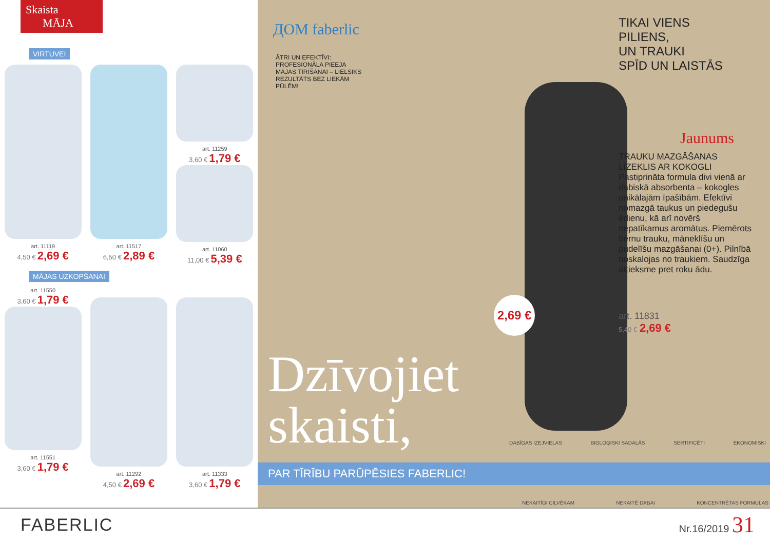Skaista
MĀJA
VIRTUVEI
art. 11119
4,50 € 2,69 €
art. 11517
6,50 € 2,89 €
art. 11259
3,60 € 1,79 €
art. 11060
11,00 € 5,39 €
MĀJAS UZKOPŠANAI
art. 11550
3,60 € 1,79 €
art. 11551
3,60 € 1,79 €
art. 11292
4,50 € 2,69 €
art. 11333
3,60 € 1,79 €
ДОМ faberlic
ĀTRI UN EFEKTĪVI: PROFESIONĀLA PIEEJA MĀJAS TĪRĪŠANAI – LIELSIKS REZULTĀTS BEZ LIEKĀM PŪLĒM!
2,69 €
Dzīvojiet
skaisti,
PAR TĪRĪBU PARŪPĒSIES FABERLIC!
DABĪGAS IZEJVIELAS BIOLOĢISKI SADALĀS SERTIFICĒTI EKONOMISKI
NEKAITĪGI CILVĒKAM NEKAITĒ DABAI KONCENTRĒTAS FORMULAS
TIKAI VIENS
PILIENS,
UN TRAUKI
SPĪD UN LAISTĀS
Jaunums
TRAUKU MAZGĀŠANAS LĪZEKLIS AR KOKOGLI
Pastiprināta formula divi vienā ar dabiskā absorbenta – kokogles unikālajām īpašībām. Efektīvi nomazgā taukus un piedegušu ēdienu, kā arī novērš nepatīkamus aromātus. Piemērots bērnu trauku, māneklīšu un pudelīšu mazgāšanai (0+). Pilnībā noskalojas no traukiem. Saudzīga attieksme pret roku ādu.
art. 11831
5,40 € 2,69 €
FABERLIC Nr.16/2019 31